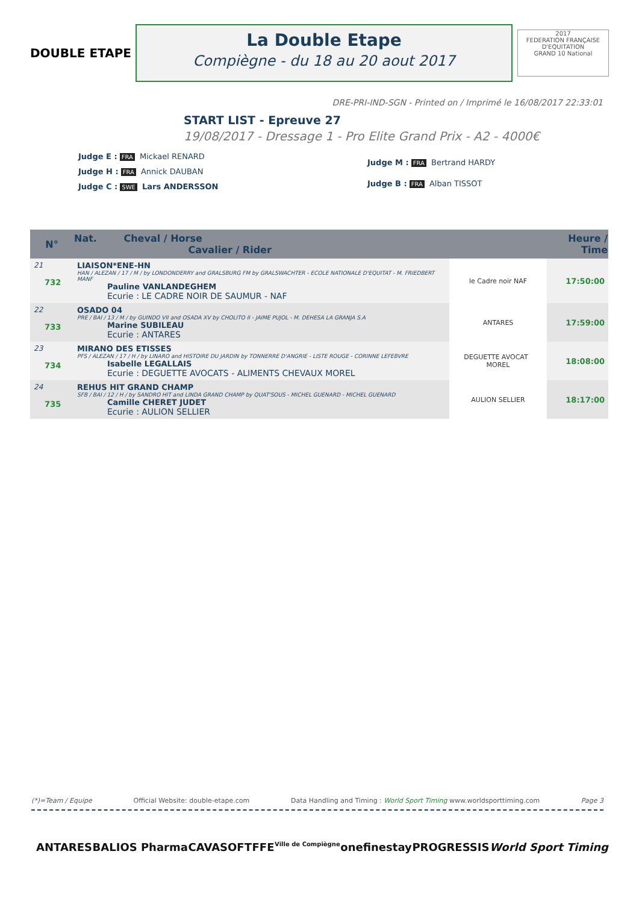DOUBLE ETAPE
La Double Etape
Compiègne - du 18 au 20 aout 2017
2017
FEDERATION FRANÇAISE D'EQUITATION
GRAND 10 National
DRE-PRI-IND-SGN - Printed on / Imprimé le 16/08/2017 22:33:01
START LIST - Epreuve 27
19/08/2017 - Dressage 1 - Pro Elite Grand Prix - A2 - 4000€
Judge E : FRA Mickael RENARD
Judge H : FRA Annick DAUBAN
Judge C : SWE Lars ANDERSSON
Judge M : FRA Bertrand HARDY
Judge B : FRA Alban TISSOT
| N° | Nat. Cheval / Horse Cavalier / Rider | | Heure / Time |
| --- | --- | --- | --- |
| 21 732 | LIAISON*ENE-HN HAN / ALEZAN / 17 / M / by LONDONDERRY and GRALSBURG FM by GRALSWACHTER - ECOLE NATIONALE D'EQUITAT - M. FRIEDBERT MANF Pauline VANLANDEGHEM Ecurie : LE CADRE NOIR DE SAUMUR - NAF | le Cadre noir NAF | 17:50:00 |
| 22 733 | OSADO 04 PRE / BAI / 13 / M / by GUINDO VII and OSADA XV by CHOLITO II - JAIME PUJOL - M. DEHESA LA GRANJA S.A Marine SUBILEAU Ecurie : ANTARES | ANTARES | 17:59:00 |
| 23 734 | MIRANO DES ETISSES PFS / ALEZAN / 17 / H / by LINARO and HISTOIRE DU JARDIN by TONNERRE D'ANGRIE - LISTE ROUGE - CORINNE LEFEBVRE Isabelle LEGALLAIS Ecurie : DEGUETTE AVOCATS - ALIMENTS CHEVAUX MOREL | DEGUETTE AVOCAT MOREL | 18:08:00 |
| 24 735 | REHUS HIT GRAND CHAMP SFB / BAI / 12 / H / by SANDRO HIT and LINDA GRAND CHAMP by QUAT'SOUS - MICHEL GUENARD - MICHEL GUENARD Camille CHERET JUDET Ecurie : AULION SELLIER | AULION SELLIER | 18:17:00 |
(*)=Team / Equipe Official Website: double-etape.com Data Handling and Timing : World Sport Timing www.worldsporttiming.com Page 3
ANTARES BALIOS Pharma CAVASOFT FFE Ville de Compiègne onefinestay PROGRESSIS World Sport Timing